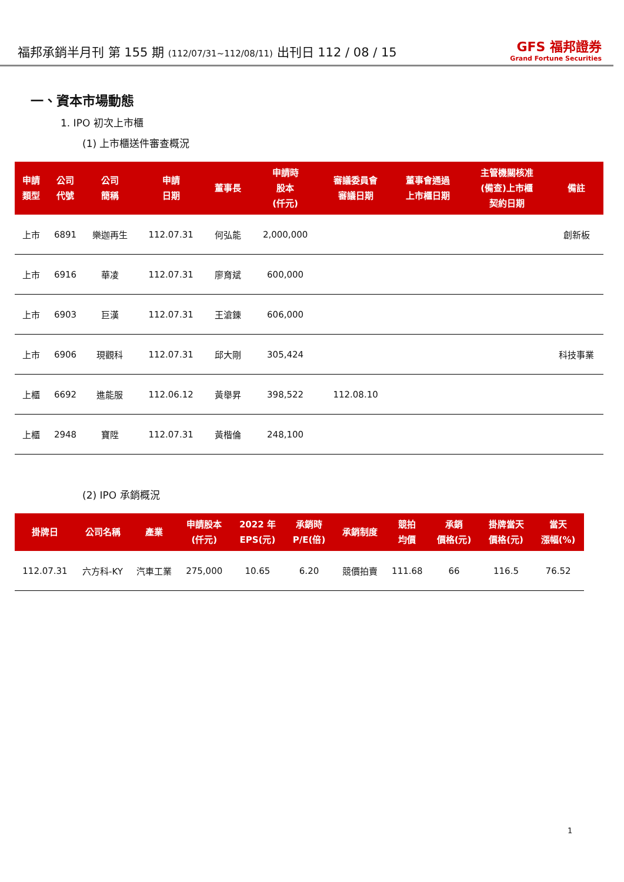福邦承銷半月刊 第 155 期 (112/07/31~112/08/11) 出刊日 112 / 08 / 15
GFS 福邦證券
Grand Fortune Securities
一、資本市場動態
1. IPO 初次上市櫃
(1) 上市櫃送件審查概況
| 申請 類型 | 公司 代號 | 公司 簡稱 | 申請 日期 | 董事長 | 申請時 股本 (仟元) | 審議委員會 審議日期 | 董事會通過 上市櫃日期 | 主管機關核准 (備查)上市櫃 契約日期 | 備註 |
| --- | --- | --- | --- | --- | --- | --- | --- | --- | --- |
| 上市 | 6891 | 樂迦再生 | 112.07.31 | 何弘能 | 2,000,000 | | | | 創新板 |
| 上市 | 6916 | 華凌 | 112.07.31 | 廖育斌 | 600,000 | | | | |
| 上市 | 6903 | 巨漢 | 112.07.31 | 王滄錬 | 606,000 | | | | |
| 上市 | 6906 | 現觀科 | 112.07.31 | 邱大剛 | 305,424 | | | | 科技事業 |
| 上櫃 | 6692 | 進能服 | 112.06.12 | 黃舉昇 | 398,522 | 112.08.10 | | | |
| 上櫃 | 2948 | 寶陞 | 112.07.31 | 黃楷倫 | 248,100 | | | | |
(2) IPO 承銷概況
| 掛牌日 | 公司名稱 | 產業 | 申請股本 (仟元) | 2022 年 EPS(元) | 承銷時 P/E(倍) | 承銷制度 | 競拍 均價 | 承銷 價格(元) | 掛牌當天 價格(元) | 當天 漲幅(%) |
| --- | --- | --- | --- | --- | --- | --- | --- | --- | --- | --- |
| 112.07.31 | 六方科-KY | 汽車工業 | 275,000 | 10.65 | 6.20 | 競價拍賣 | 111.68 | 66 | 116.5 | 76.52 |
1